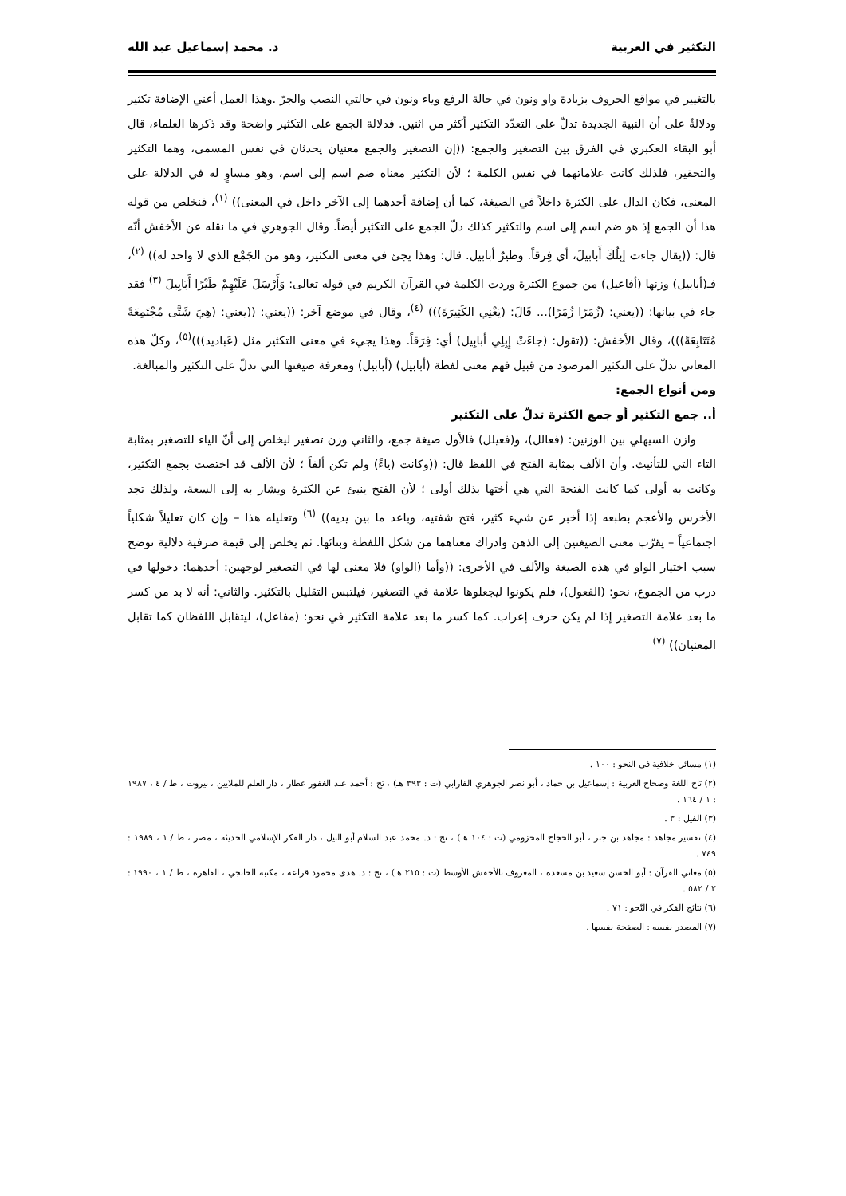التكثير في العربية د. محمد إسماعيل عبد الله
بالتغيير في مواقع الحروف بزيادة واو ونون في حالة الرفع وياء ونون في حالتي النصب والجرّ .وهذا العمل أعني الإضافة تكثير ودلالةٌ على أن النبية الجديدة تدلّ على التعدّد التكثير أكثر من اثنين. فدلالة الجمع على التكثير واضحة وقد ذكرها العلماء، قال أبو البقاء العكبري في الفرق بين التصغير والجمع: ((إن التصغير والجمع معنيان يحدثان في نفس المسمى، وهما التكثير والتحقير، فلذلك كانت علاماتهما في نفس الكلمة ؛ لأن التكثير معناه ضم اسم إلى اسم، وهو مساوٍ له في الدلالة على المعنى، فكان الدال على الكثرة داخلاً في الصيغة، كما أن إضافة أحدهما إلى الآخر داخل في المعنى)) <sup>(١)</sup>، فنخلص من قوله هذا أن الجمع إذ هو ضم اسم إلى اسم والتكثير كذلك دلّ الجمع على التكثير أيضاً. وقال الجوهري في ما نقله عن الأخفش أنّه قال: ((يقال جاءت إبِلُكَ أَبابيلَ، أي فِرقاً. وطيرٌ أبابيل. قال: وهذا يجئ في معنى التكثير، وهو من الجَمْع الذي لا واحد له)) <sup>(٢)</sup>، فـ(أبابيل) وزنها (أفاعيل) من جموع الكثرة وردت الكلمة في القرآن الكريم في قوله تعالى: وَأَرْسَلَ عَلَيْهِمْ طَيْرًا أَبَابِيلَ <sup>(٣)</sup> فقد جاء في بيانها: ((يعني: (زُمَرًا زُمَرًا)... قَالَ: (يَعْنِي الكَثِيرَةَ))) <sup>(٤)</sup>، وقال في موضع آخر: ((يعني: ((يعني: (هِيَ شَتَّى مُجْتَمِعَةً مُتَتَابِعَةً)))، وقال الأخفش: ((تقول: (جاءَتْ إِبِلِي أبابِيل) أي: فِرَقاً. وهذا يجيء في معنى التكثير مثل (عَباديد)))<sup>(٥)</sup>، وكلّ هذه المعاني تدلّ على التكثير المرصود من قبيل فهم معنى لفظة (أبابيل) (أبابيل) ومعرفة صيغتها التي تدلّ على التكثير والمبالغة.
ومن أنواع الجمع:
أ.. جمع التكثير أو جمع الكثرة تدلّ على التكثير
وازن السيهلي بين الوزنين: (فعالل)، و(فعيلل) فالأول صيغة جمع، والثاني وزن تصغير ليخلص إلى أنّ الياء للتصغير بمثابة التاء التي للتأنيث. وأن الألف بمثابة الفتح في اللفظ قال: ((وكانت (ياءً) ولم تكن ألفاً ؛ لأن الألف قد اختصت بجمع التكثير، وكانت به أولى كما كانت الفتحة التي هي أختها بذلك أولى ؛ لأن الفتح ينبئ عن الكثرة ويشار به إلى السعة، ولذلك تجد الأخرس والأعجم بطبعه إذا أخبر عن شيء كثير، فتح شفتيه، وباعد ما بين يديه)) <sup>(٦)</sup> وتعليله هذا – وإن كان تعليلاً شكلياً اجتماعياً – يقرّب معنى الصيغتين إلى الذهن وادراك معناهما من شكل اللفظة وبنائها. ثم يخلص إلى قيمة صرفية دلالية توضح سبب اختيار الواو في هذه الصيغة والألف في الأخرى: ((وأما (الواو) فلا معنى لها في التصغير لوجهين: أحدهما: دخولها في درب من الجموع، نحو: (الفعول)، فلم يكونوا ليجعلوها علامة في التصغير، فيلتبس التقليل بالتكثير. والثاني: أنه لا بد من كسر ما بعد علامة التصغير إذا لم يكن حرف إعراب. كما كسر ما بعد علامة التكثير في نحو: (مفاعل)، ليتقابل اللفظان كما تقابل المعنيان)) <sup>(٧)</sup>
(١) مسائل خلافية في النحو : ١٠٠ .
(٢) تاج اللغة وصحاح العربية : إسماعيل بن حماد ، أبو نصر الجوهري الفارابي (ت : ٣٩٣ هـ) ، تح : أحمد عبد الغفور عطار ، دار العلم للملايين ، بيروت ، ط / ٤ ، ١٩٨٧ : ١ / ١٦٤ .
(٣) الفيل : ٣ .
(٤) تفسير مجاهد : مجاهد بن جبر ، أبو الحجاج المخزومي (ت : ١٠٤ هـ) ، تح : د. محمد عبد السلام أبو النيل ، دار الفكر الإسلامي الحديثة ، مصر ، ط / ١ ، ١٩٨٩ : ٧٤٩ .
(٥) معاني القرآن : أبو الحسن سعيد بن مسعدة ، المعروف بالأخفش الأوسط (ت : ٢١٥ هـ) ، تح : د. هدى محمود قراعة ، مكتبة الخانجي ، القاهرة ، ط / ١ ، ١٩٩٠ : ٢ / ٥٨٢ .
(٦) نتائج الفكر في النّحو : ٧١ .
(٧) المصدر نفسه : الصفحة نفسها .